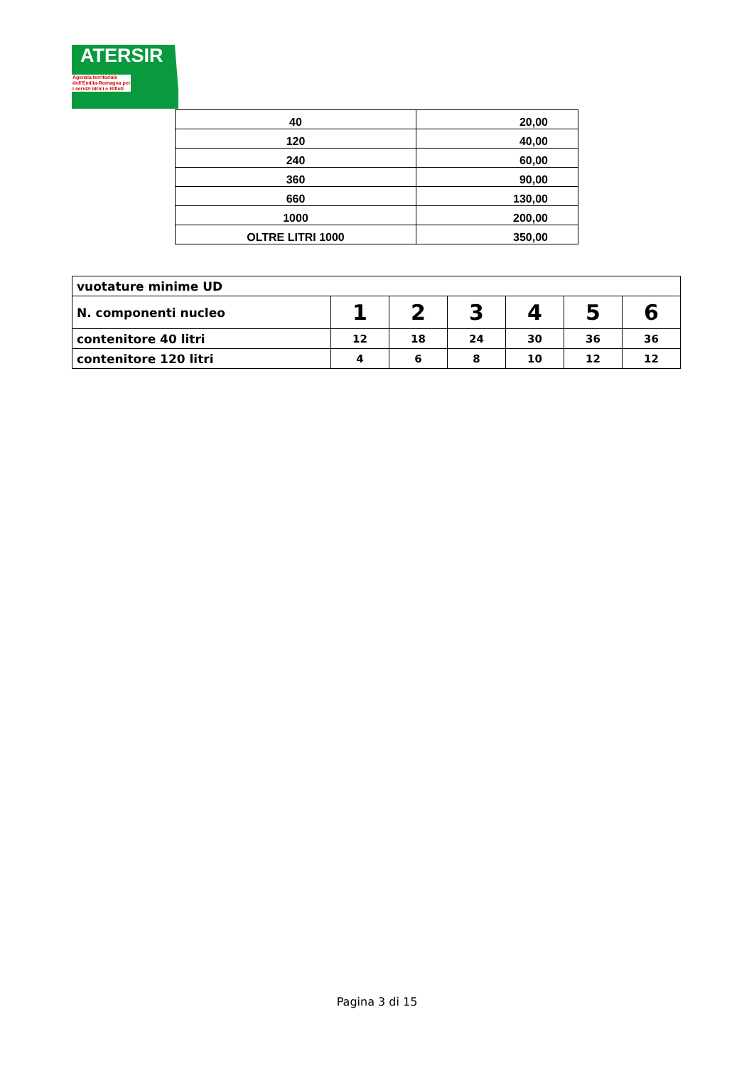ATERSIR
Agenzia territoriale dell'Emilia-Romagna per i servizi Idrici e Rifiuti
| 40 | 20,00 |
| 120 | 40,00 |
| 240 | 60,00 |
| 360 | 90,00 |
| 660 | 130,00 |
| 1000 | 200,00 |
| OLTRE LITRI 1000 | 350,00 |
| vuotature minime UD | | | | | | |
| N. componenti nucleo | 1 | 2 | 3 | 4 | 5 | 6 |
| contenitore 40 litri | 12 | 18 | 24 | 30 | 36 | 36 |
| contenitore 120 litri | 4 | 6 | 8 | 10 | 12 | 12 |
Pagina 3 di 15